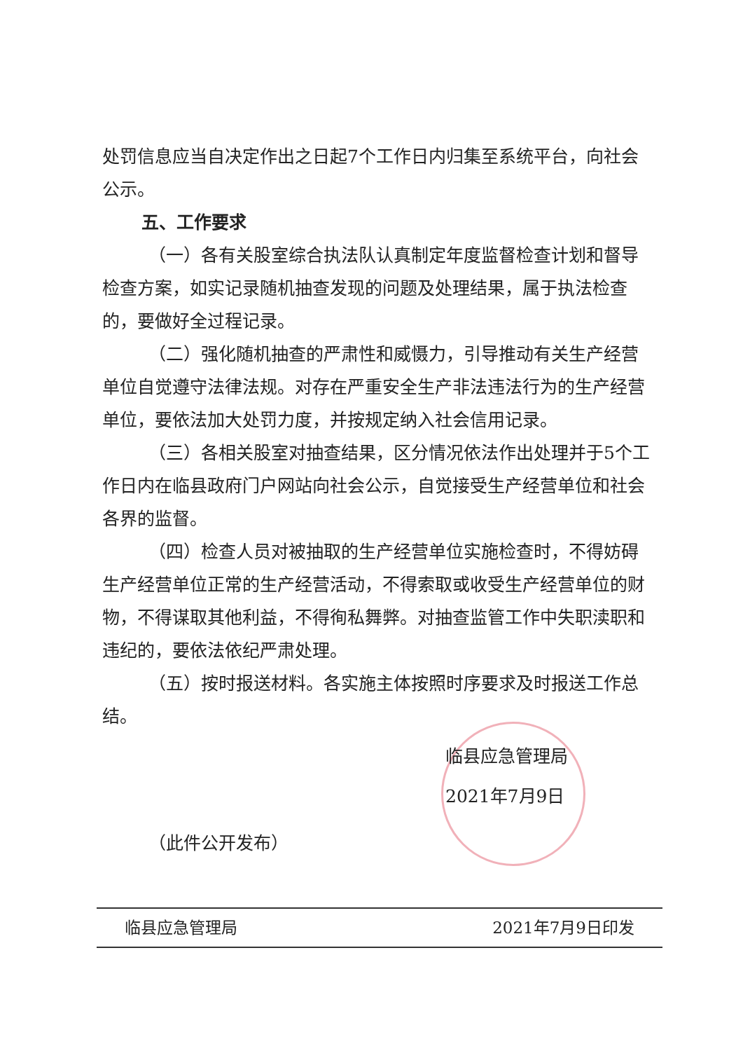处罚信息应当自决定作出之日起7个工作日内归集至系统平台，向社会公示。
五、工作要求
（一）各有关股室综合执法队认真制定年度监督检查计划和督导检查方案，如实记录随机抽查发现的问题及处理结果，属于执法检查的，要做好全过程记录。
（二）强化随机抽查的严肃性和威慑力，引导推动有关生产经营单位自觉遵守法律法规。对存在严重安全生产非法违法行为的生产经营单位，要依法加大处罚力度，并按规定纳入社会信用记录。
（三）各相关股室对抽查结果，区分情况依法作出处理并于5个工作日内在临县政府门户网站向社会公示，自觉接受生产经营单位和社会各界的监督。
（四）检查人员对被抽取的生产经营单位实施检查时，不得妨碍生产经营单位正常的生产经营活动，不得索取或收受生产经营单位的财物，不得谋取其他利益，不得徇私舞弊。对抽查监管工作中失职渎职和违纪的，要依法依纪严肃处理。
（五）按时报送材料。各实施主体按照时序要求及时报送工作总结。
临县应急管理局
2021年7月9日
（此件公开发布）
临县应急管理局 2021年7月9日印发